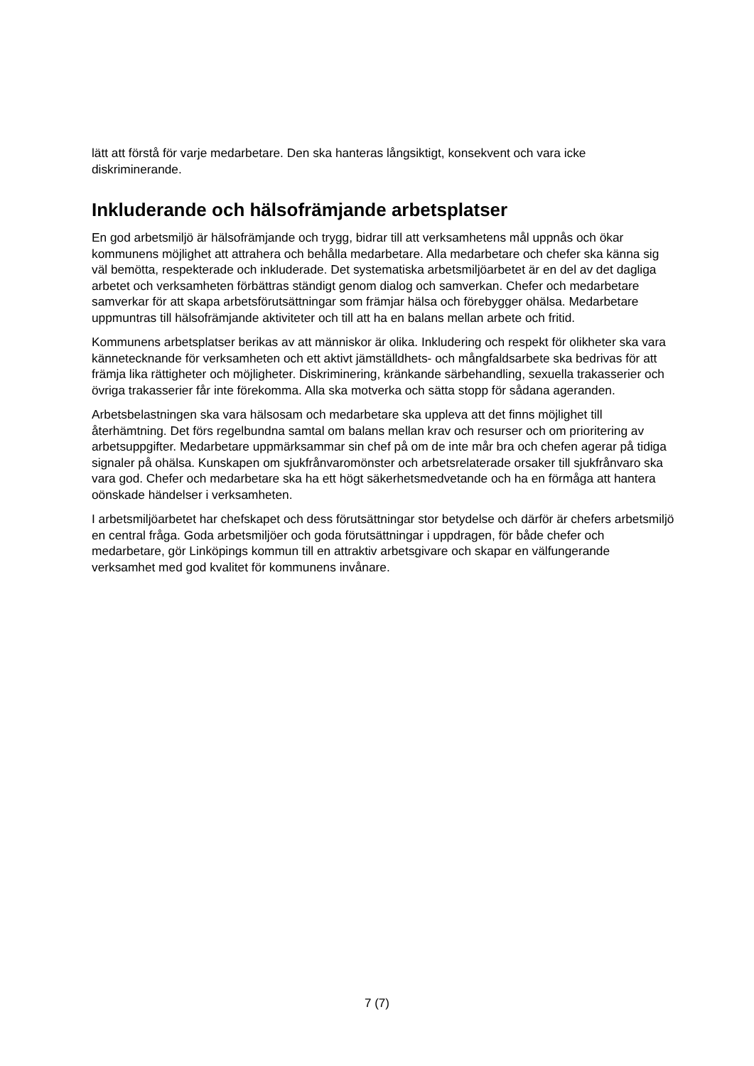lätt att förstå för varje medarbetare. Den ska hanteras långsiktigt, konsekvent och vara icke diskriminerande.
Inkluderande och hälsofrämjande arbetsplatser
En god arbetsmiljö är hälsofrämjande och trygg, bidrar till att verksamhetens mål uppnås och ökar kommunens möjlighet att attrahera och behålla medarbetare. Alla medarbetare och chefer ska känna sig väl bemötta, respekterade och inkluderade. Det systematiska arbetsmiljöarbetet är en del av det dagliga arbetet och verksamheten förbättras ständigt genom dialog och samverkan. Chefer och medarbetare samverkar för att skapa arbetsförutsättningar som främjar hälsa och förebygger ohälsa. Medarbetare uppmuntras till hälsofrämjande aktiviteter och till att ha en balans mellan arbete och fritid.
Kommunens arbetsplatser berikas av att människor är olika. Inkludering och respekt för olikheter ska vara kännetecknande för verksamheten och ett aktivt jämställdhets- och mångfaldsarbete ska bedrivas för att främja lika rättigheter och möjligheter. Diskriminering, kränkande särbehandling, sexuella trakasserier och övriga trakasserier får inte förekomma. Alla ska motverka och sätta stopp för sådana ageranden.
Arbetsbelastningen ska vara hälsosam och medarbetare ska uppleva att det finns möjlighet till återhämtning. Det förs regelbundna samtal om balans mellan krav och resurser och om prioritering av arbetsuppgifter. Medarbetare uppmärksammar sin chef på om de inte mår bra och chefen agerar på tidiga signaler på ohälsa. Kunskapen om sjukfrånvaromönster och arbetsrelaterade orsaker till sjukfrånvaro ska vara god. Chefer och medarbetare ska ha ett högt säkerhetsmedvetande och ha en förmåga att hantera oönskade händelser i verksamheten.
I arbetsmiljöarbetet har chefskapet och dess förutsättningar stor betydelse och därför är chefers arbetsmiljö en central fråga. Goda arbetsmiljöer och goda förutsättningar i uppdragen, för både chefer och medarbetare, gör Linköpings kommun till en attraktiv arbetsgivare och skapar en välfungerande verksamhet med god kvalitet för kommunens invånare.
7 (7)